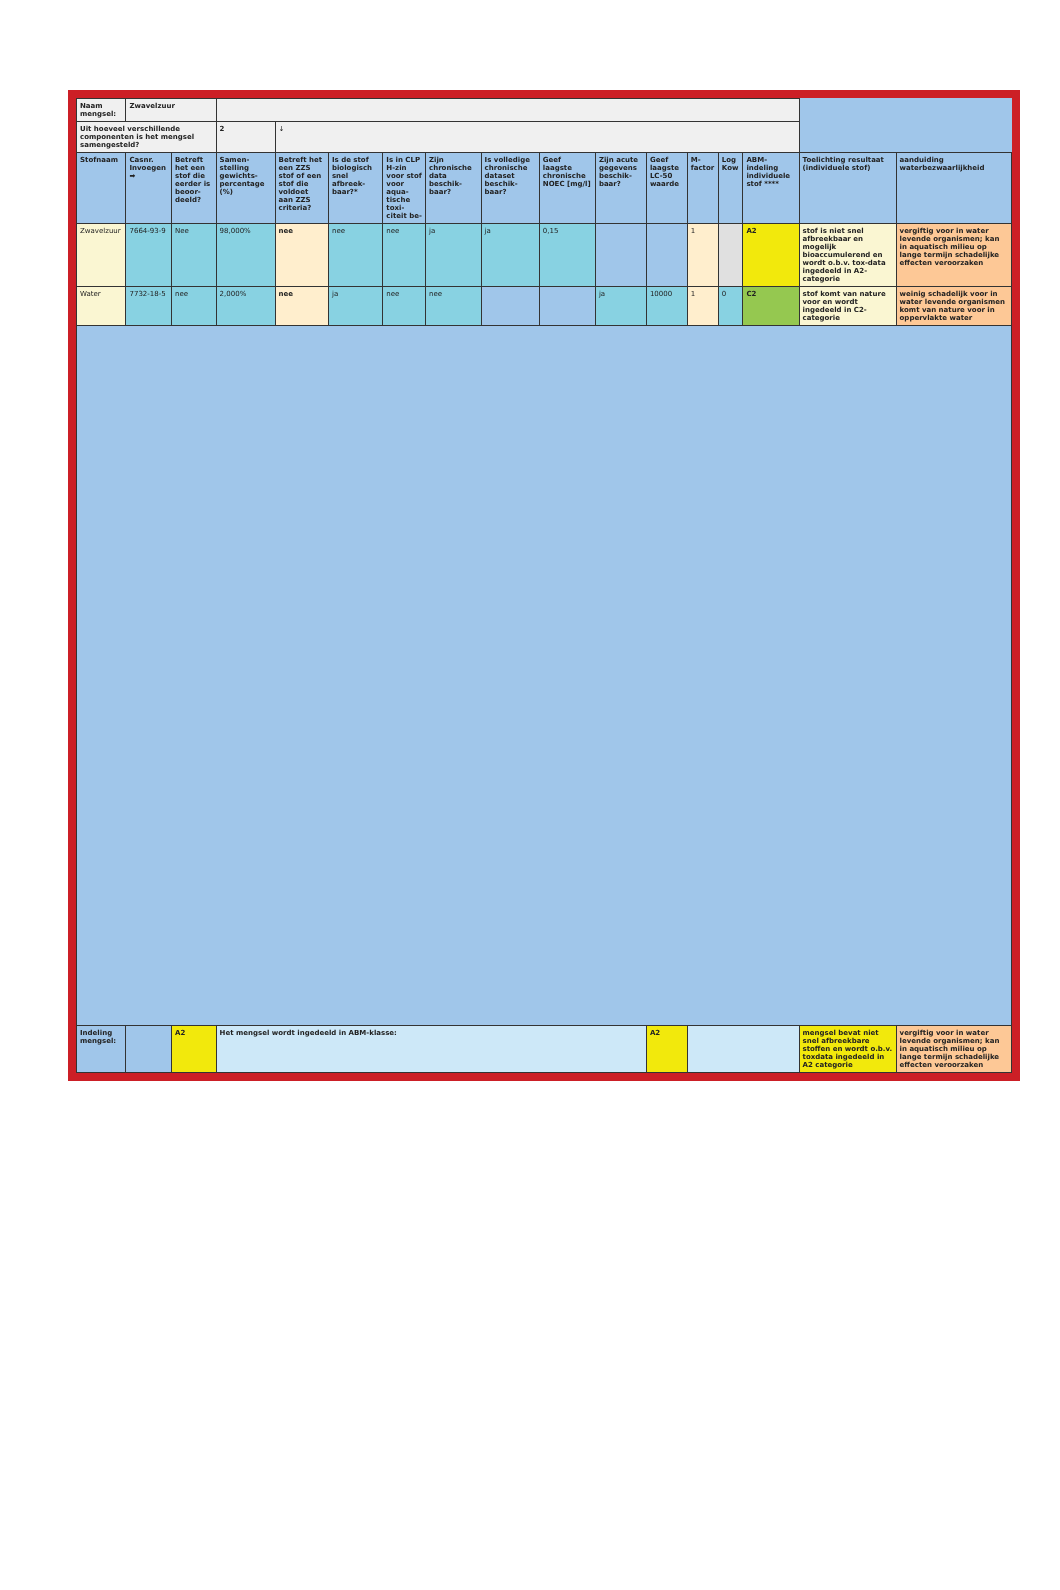| Naam mengsel: | Zwavelzuur | | | | | | | | | | | | | | | |
| Uit hoeveel verschillende componenten is het mengsel samengesteld? | | | 2 | ↓ | | | | | | | | | | | | |
| Stofnaam | Casnr. Invoegen ➡ | Betreft het een stof die eerder is beoor-deeld? | Samen-stelling gewichts-percentage (%) | Betreft het een ZZS stof of een stof die voldoet aan ZZS criteria? | Is de stof biologisch snel afbreek-baar?* | Is in CLP H-zin voor stof voor aqua-tische toxi-citeit be- | Zijn chronische data beschik-baar? | Is volledige chronische dataset beschik-baar? | Geef laagste chronische NOEC [mg/l] | Zijn acute gegevens beschik-baar? | Geef laagste LC-50 waarde | M-factor | Log Kow | ABM-indeling individuele stof **** | Toelichting resultaat (individuele stof) | aanduiding waterbezwaarlijkheid |
| Zwavelzuur | 7664-93-9 | Nee | 98,000% | nee | nee | nee | ja | ja | 0,15 | | | 1 | | A2 | stof is niet snel afbreekbaar en mogelijk bioaccumulerend en wordt o.b.v. tox-data ingedeeld in A2-categorie | vergiftig voor in water levende organismen; kan in aquatisch milieu op lange termijn schadelijke effecten veroorzaken |
| Water | 7732-18-5 | nee | 2,000% | nee | ja | nee | nee | | | ja | 10000 | 1 | 0 | C2 | stof komt van nature voor en wordt ingedeeld in C2-categorie | weinig schadelijk voor in water levende organismen komt van nature voor in oppervlakte water |
| Indeling mengsel: | | A2 | Het mengsel wordt ingedeeld in ABM-klasse: | | | | | | | | A2 | | | | mengsel bevat niet snel afbreekbare stoffen en wordt o.b.v. toxdata ingedeeld in A2 categorie | vergiftig voor in water levende organismen; kan in aquatisch milieu op lange termijn schadelijke effecten veroorzaken |